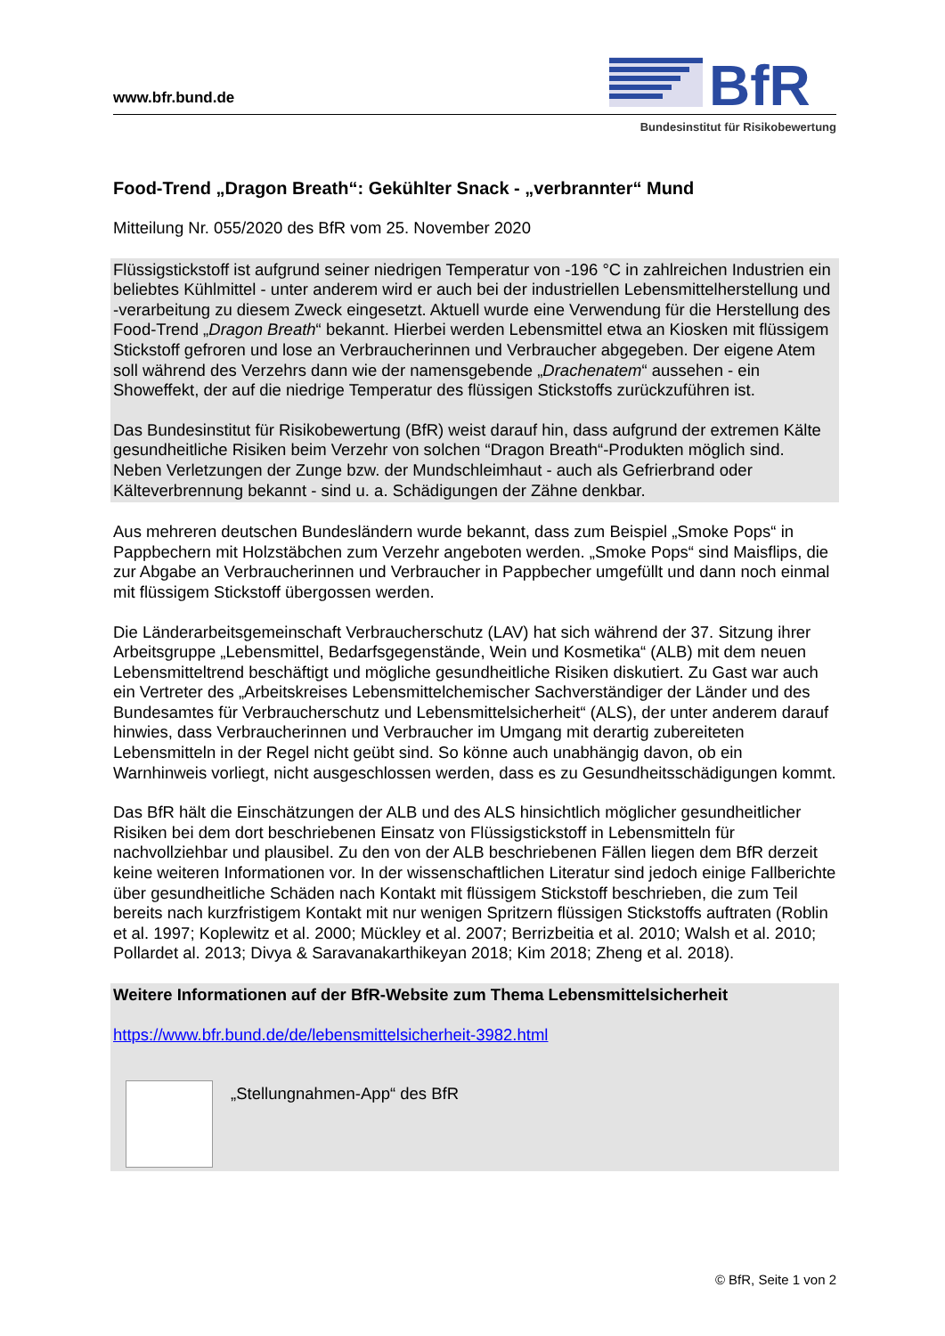www.bfr.bund.de
BfR
Bundesinstitut für Risikobewertung
Food-Trend „Dragon Breath“: Gekühlter Snack - „verbrannter“ Mund
Mitteilung Nr. 055/2020 des BfR vom 25. November 2020
Flüssigstickstoff ist aufgrund seiner niedrigen Temperatur von -196 °C in zahlreichen Industrien ein beliebtes Kühlmittel - unter anderem wird er auch bei der industriellen Lebensmittelherstellung und -verarbeitung zu diesem Zweck eingesetzt. Aktuell wurde eine Verwendung für die Herstellung des Food-Trend „Dragon Breath“ bekannt. Hierbei werden Lebensmittel etwa an Kiosken mit flüssigem Stickstoff gefroren und lose an Verbraucherinnen und Verbraucher abgegeben. Der eigene Atem soll während des Verzehrs dann wie der namensgebende „Drachenatem“ aussehen - ein Showeffekt, der auf die niedrige Temperatur des flüssigen Stickstoffs zurückzuführen ist.
Das Bundesinstitut für Risikobewertung (BfR) weist darauf hin, dass aufgrund der extremen Kälte gesundheitliche Risiken beim Verzehr von solchen “Dragon Breath“-Produkten möglich sind. Neben Verletzungen der Zunge bzw. der Mundschleimhaut - auch als Gefrierbrand oder Kälteverbrennung bekannt - sind u. a. Schädigungen der Zähne denkbar.
Aus mehreren deutschen Bundesländern wurde bekannt, dass zum Beispiel „Smoke Pops“ in Pappbechern mit Holzstäbchen zum Verzehr angeboten werden. „Smoke Pops“ sind Maisflips, die zur Abgabe an Verbraucherinnen und Verbraucher in Pappbecher umgefüllt und dann noch einmal mit flüssigem Stickstoff übergossen werden.
Die Länderarbeitsgemeinschaft Verbraucherschutz (LAV) hat sich während der 37. Sitzung ihrer Arbeitsgruppe „Lebensmittel, Bedarfsgegenstände, Wein und Kosmetika“ (ALB) mit dem neuen Lebensmitteltrend beschäftigt und mögliche gesundheitliche Risiken diskutiert. Zu Gast war auch ein Vertreter des „Arbeitskreises Lebensmittelchemischer Sachverständiger der Länder und des Bundesamtes für Verbraucherschutz und Lebensmittelsicherheit“ (ALS), der unter anderem darauf hinwies, dass Verbraucherinnen und Verbraucher im Umgang mit derartig zubereiteten Lebensmitteln in der Regel nicht geübt sind. So könne auch unabhängig davon, ob ein Warnhinweis vorliegt, nicht ausgeschlossen werden, dass es zu Gesundheitsschädigungen kommt.
Das BfR hält die Einschätzungen der ALB und des ALS hinsichtlich möglicher gesundheitlicher Risiken bei dem dort beschriebenen Einsatz von Flüssigstickstoff in Lebensmitteln für nachvollziehbar und plausibel. Zu den von der ALB beschriebenen Fällen liegen dem BfR derzeit keine weiteren Informationen vor. In der wissenschaftlichen Literatur sind jedoch einige Fallberichte über gesundheitliche Schäden nach Kontakt mit flüssigem Stickstoff beschrieben, die zum Teil bereits nach kurzfristigem Kontakt mit nur wenigen Spritzern flüssigen Stickstoffs auftraten (Roblin et al. 1997; Koplewitz et al. 2000; Mückley et al. 2007; Berrizbeitia et al. 2010; Walsh et al. 2010; Pollardet al. 2013; Divya & Saravanakarthikeyan 2018; Kim 2018; Zheng et al. 2018).
Weitere Informationen auf der BfR-Website zum Thema Lebensmittelsicherheit
https://www.bfr.bund.de/de/lebensmittelsicherheit-3982.html
„Stellungnahmen-App“ des BfR
© BfR, Seite 1 von 2